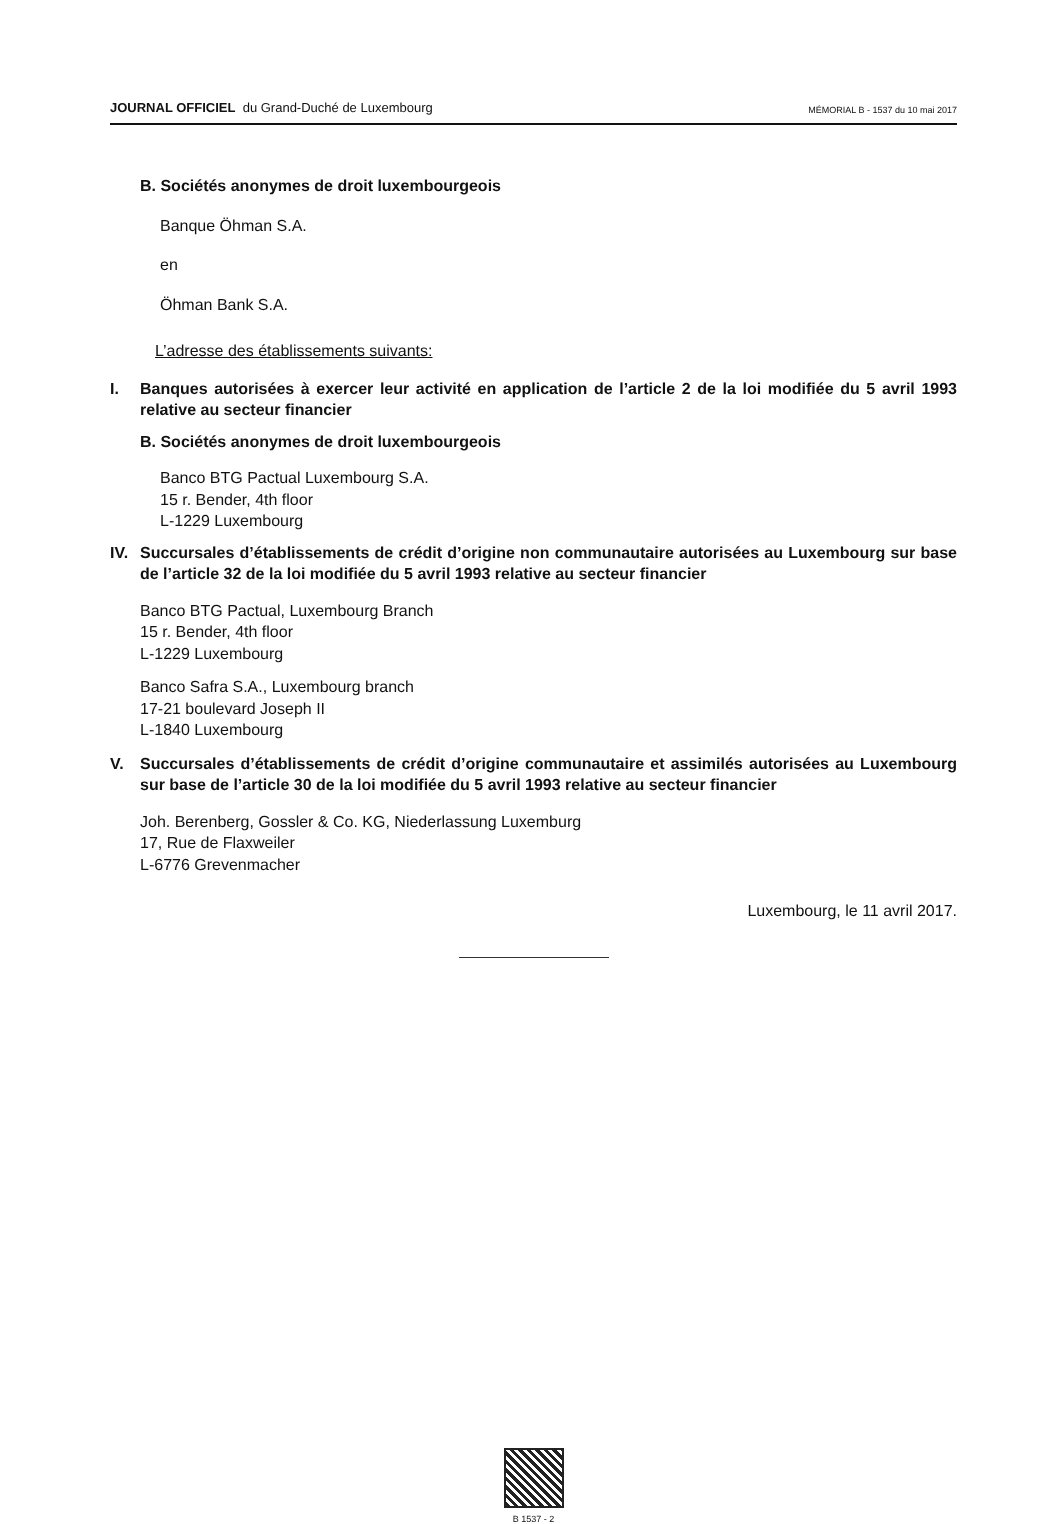JOURNAL OFFICIEL du Grand-Duché de Luxembourg
MÉMORIAL B - 1537 du 10 mai 2017
B. Sociétés anonymes de droit luxembourgeois
Banque Öhman S.A.
en
Öhman Bank S.A.
L’adresse des établissements suivants:
I. Banques autorisées à exercer leur activité en application de l’article 2 de la loi modifiée du 5 avril 1993 relative au secteur financier
B. Sociétés anonymes de droit luxembourgeois
Banco BTG Pactual Luxembourg S.A.
15 r. Bender, 4th floor
L-1229 Luxembourg
IV. Succursales d’établissements de crédit d’origine non communautaire autorisées au Luxembourg sur base de l’article 32 de la loi modifiée du 5 avril 1993 relative au secteur financier
Banco BTG Pactual, Luxembourg Branch
15 r. Bender, 4th floor
L-1229 Luxembourg
Banco Safra S.A., Luxembourg branch
17-21 boulevard Joseph II
L-1840 Luxembourg
V. Succursales d’établissements de crédit d’origine communautaire et assimilés autorisées au Luxembourg sur base de l’article 30 de la loi modifiée du 5 avril 1993 relative au secteur financier
Joh. Berenberg, Gossler & Co. KG, Niederlassung Luxemburg
17, Rue de Flaxweiler
L-6776 Grevenmacher
Luxembourg, le 11 avril 2017.
B 1537 - 2